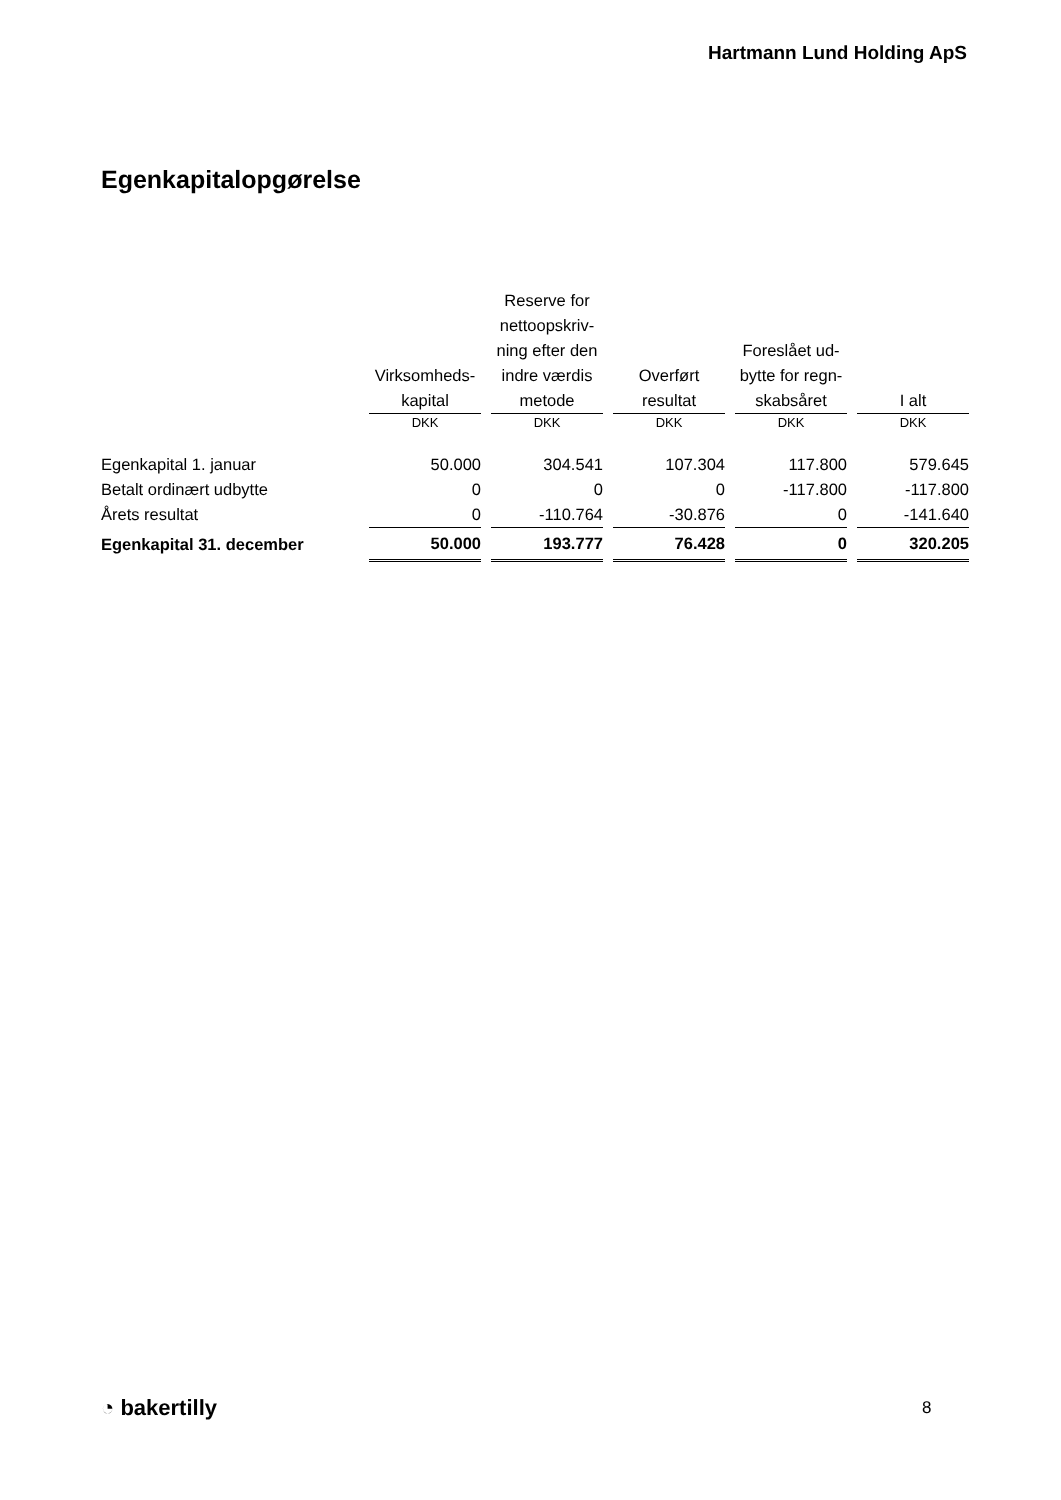Hartmann Lund Holding ApS
Egenkapitalopgørelse
| | Virksomheds- kapital | Reserve for nettoopskriv- ning efter den indre værdis metode | Overført resultat | Foreslået ud- bytte for regn- skabsåret | I alt |
| --- | --- | --- | --- | --- | --- |
| | DKK | DKK | DKK | DKK | DKK |
| Egenkapital 1. januar | 50.000 | 304.541 | 107.304 | 117.800 | 579.645 |
| Betalt ordinært udbytte | 0 | 0 | 0 | -117.800 | -117.800 |
| Årets resultat | 0 | -110.764 | -30.876 | 0 | -141.640 |
| Egenkapital 31. december | 50.000 | 193.777 | 76.428 | 0 | 320.205 |
◔ bakertilly 8